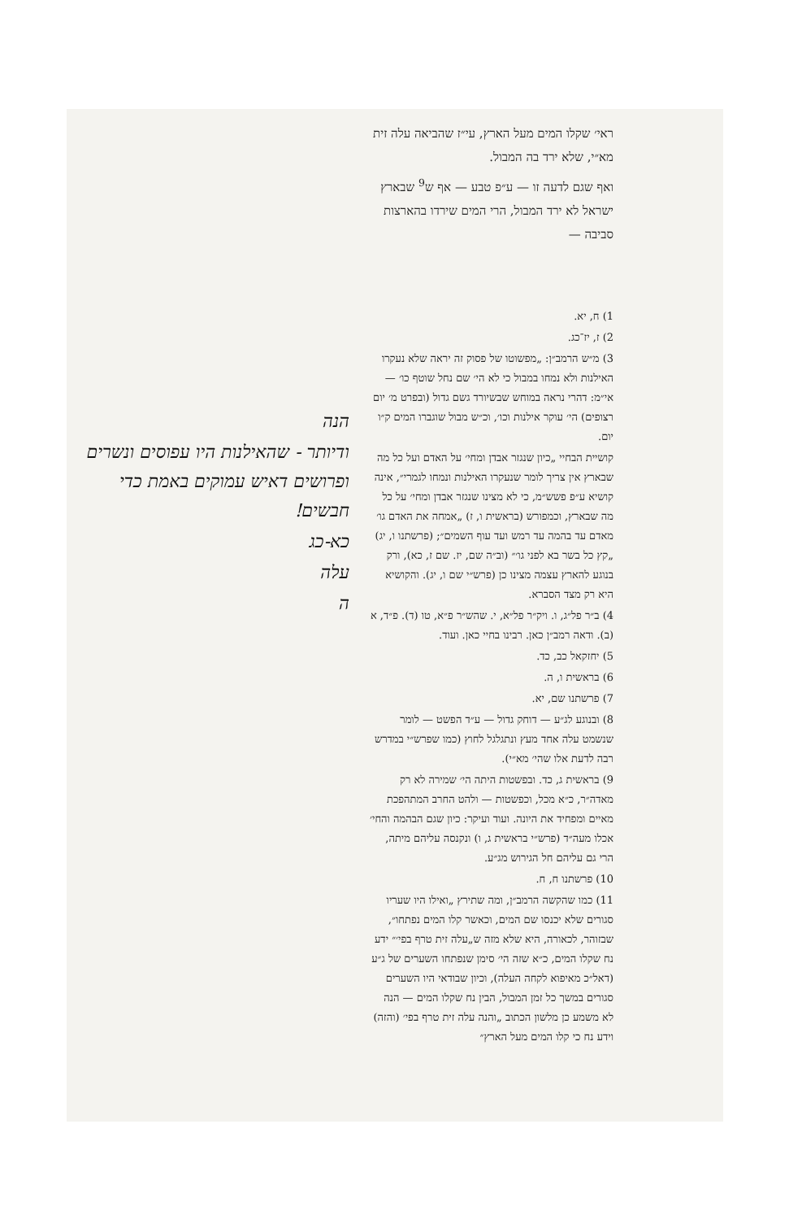ראי׳ שקלו המים מעל הארץ, עי״ז שהביאה עלה זית מא״י, שלא ירד בה המבול.
ואף שגם לדעה זו — ע״פ טבע — אף ש<sup>9</sup> שבארץ ישראל לא ירד המבול, הרי המים שירדו בהארצות סביבה —
1) ח, יא.
2) ז, יז־כג.
3) מ״ש הרמב״ן: „מפשוטו של פסוק זה יראה שלא נעקרו האילנות ולא נמחו במבול כי לא הי׳ שם נחל שוטף כו׳ — אי״מ: דהרי נראה במוחש שבשיורד גשם גדול (ובפרט מ׳ יום רצופים) הי׳ עוקר אילנות וכו׳, וכ״ש מבול שוגברו המים ק״ו יום.
קושיית הבחיי „כיון שנגזר אבדן ומחי׳ על האדם ועל כל מה שבארץ אין צריך לומר שנעקרו האילנות ונמחו לגמרי״, אינה קושיא ע״פ פשש״מ, כי לא מצינו שנגזר אבדן ומחי׳ על כל מה שבארץ, וכמפורש (בראשית ו, ז) „אמחה את האדם גו׳ מאדם עד בהמה עד רמש ועד עוף השמים״; (פרשתנו ו, יג) „קץ כל בשר בא לפני גו׳״ (וב״ה שם, יז. שם ז, כא), ורק בנוגע להארץ עצמה מצינו כן (פרש״י שם ו, יג). והקושיא היא רק מצד הסברא.
4) ב״ר פל״ג, ו. ויק״ר פל״א, י. שהש״ר פ״א, טו (ד). פ״ד, א (ב). ודאה רמב״ן כאן. רבינו בחיי כאן. ועוד.
5) יחזקאל כב, כד.
6) בראשית ו, ה.
7) פרשתנו שם, יא.
8) ובנוגע לג״ע — דוחק גדול — ע״ד הפשט — לומר שנשמט עלה אחד מעץ ונתגלגל לחוץ (כמו שפרש״י במדרש רבה לדעת אלו שהי׳ מא״י).
9) בראשית ג, כד. ובפשטות היתה הי׳ שמירה לא רק מאדה״ר, כ״א מכל, וכפשטות — ולהט החרב המתהפכת מאיים ומפחיד את היונה. ועוד ועיקר: כיון שגם הבהמה והחי׳ אכלו מעה״ד (פרש״י בראשית ג, ו) ונקנסה עליהם מיתה, הרי גם עליהם חל הגירוש מג״ע.
10) פרשתנו ח, ח.
11) כמו שהקשה הרמב״ן, ומה שתירץ „ואילו היו שעריו סגורים שלא יכנסו שם המים, וכאשר קלו המים נפתחו״, שבזוהר, לכאורה, היא שלא מזה ש„עלה זית טרף בפי׳״ ידע נח שקלו המים, כ״א שזה הי׳ סימן שנפתחו השערים של ג״ע (דאל״כ מאיפוא לקחה העלה), וכיון שבודאי היו השערים סגורים במשך כל זמן המבול, הבין נח שקלו המים — הנה לא משמע כן מלשון הכתוב „והנה עלה זית טרף בפי׳ (והזה) וידע נח כי קלו המים מעל הארץ״
הנה
ודיותר - שהאילנות היו עפוסים ונשרים ופרושים דאיש עמוקים באמת כדי חבשים!
כא-כג
עלה
ה